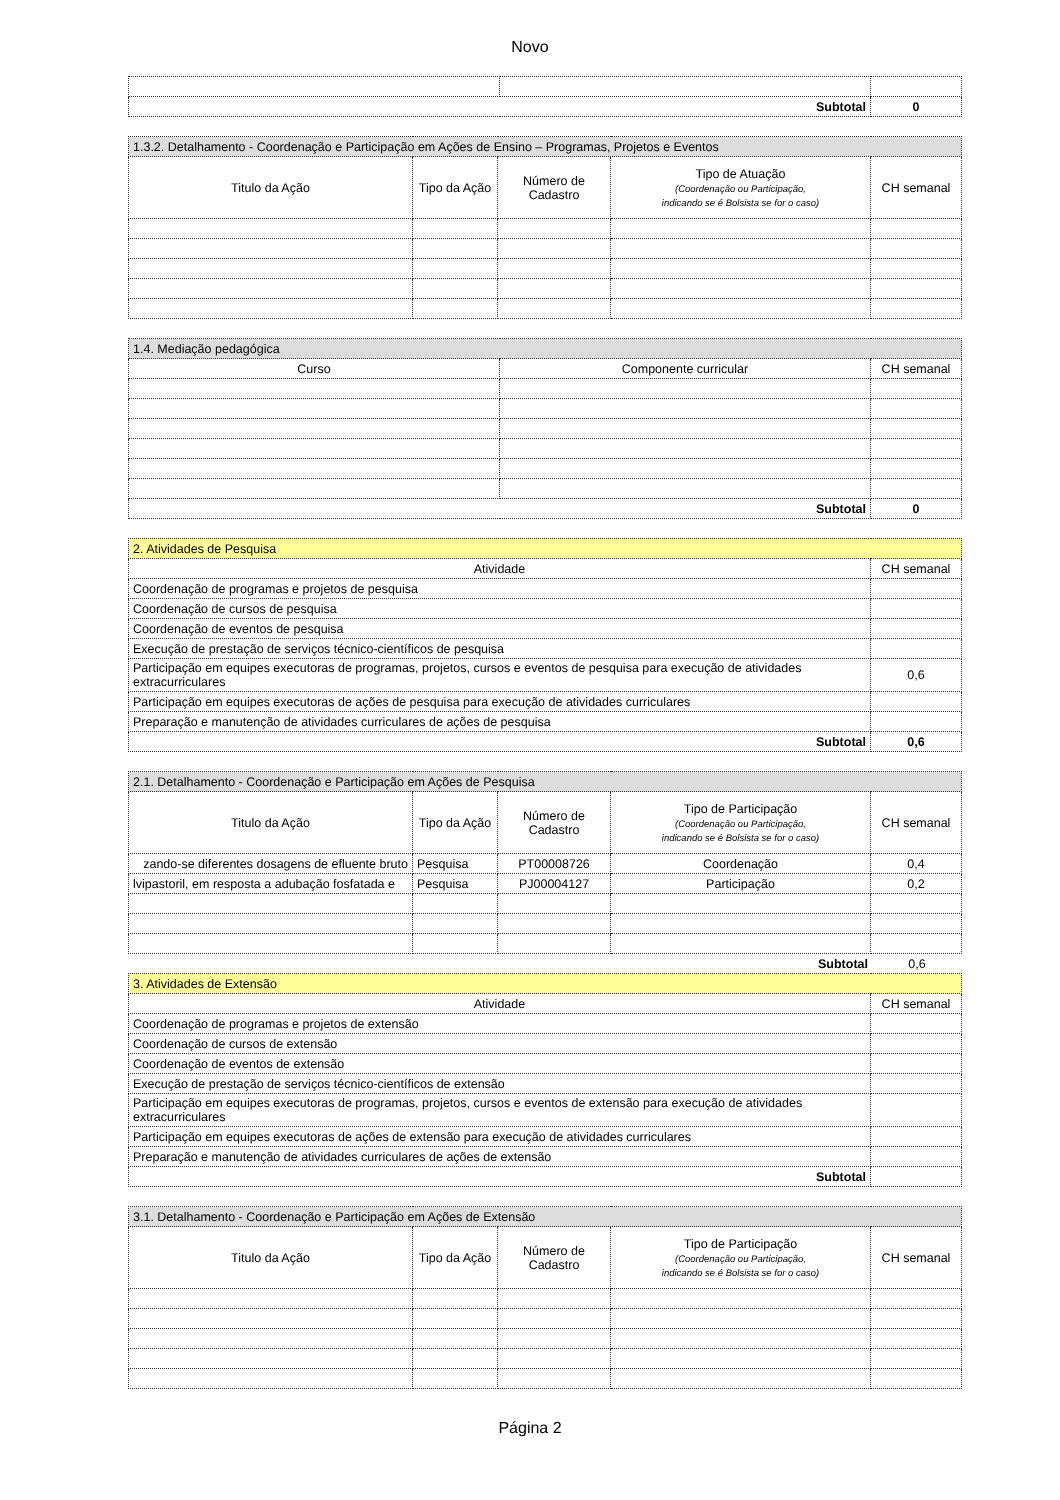Novo
| Subtotal | | 0 |
| 1.3.2. Detalhamento - Coordenação e Participação em Ações de Ensino – Programas, Projetos e Eventos | | | | |
| Titulo da Ação | Tipo da Ação | Número de Cadastro | Tipo de Atuação (Coordenação ou Participação, indicando se é Bolsista se for o caso) | CH semanal |
| 1.4. Mediação pedagógica | | |
| Curso | Componente curricular | CH semanal |
| Subtotal | | 0 |
| 2. Atividades de Pesquisa | |
| Atividade | CH semanal |
| Coordenação de programas e projetos de pesquisa | |
| Coordenação de cursos de pesquisa | |
| Coordenação de eventos de pesquisa | |
| Execução de prestação de serviços técnico-científicos de pesquisa | |
| Participação em equipes executoras de programas, projetos, cursos e eventos de pesquisa para execução de atividades extracurriculares | 0,6 |
| Participação em equipes executoras de ações de pesquisa para execução de atividades curriculares | |
| Preparação e manutenção de atividades curriculares de ações de pesquisa | |
| Subtotal | 0,6 |
| 2.1. Detalhamento - Coordenação e Participação em Ações de Pesquisa | | | | |
| Titulo da Ação | Tipo da Ação | Número de Cadastro | Tipo de Participação (Coordenação ou Participação, indicando se é Bolsista se for o caso) | CH semanal |
| zando-se diferentes dosagens de efluente bruto | Pesquisa | PT00008726 | Coordenação | 0,4 |
| lvipastoril, em resposta a adubação fosfatada e | Pesquisa | PJ00004127 | Participação | 0,2 |
| Subtotal | 0,6 |
| 3. Atividades de Extensão | |
| Atividade | CH semanal |
| Coordenação de programas e projetos de extensão | |
| Coordenação de cursos de extensão | |
| Coordenação de eventos de extensão | |
| Execução de prestação de serviços técnico-científicos de extensão | |
| Participação em equipes executoras de programas, projetos, cursos e eventos de extensão para execução de atividades extracurriculares | |
| Participação em equipes executoras de ações de extensão para execução de atividades curriculares | |
| Preparação e manutenção de atividades curriculares de ações de extensão | |
| Subtotal | |
| 3.1. Detalhamento - Coordenação e Participação em Ações de Extensão | | | | |
| Titulo da Ação | Tipo da Ação | Número de Cadastro | Tipo de Participação (Coordenação ou Participação, indicando se é Bolsista se for o caso) | CH semanal |
Página 2